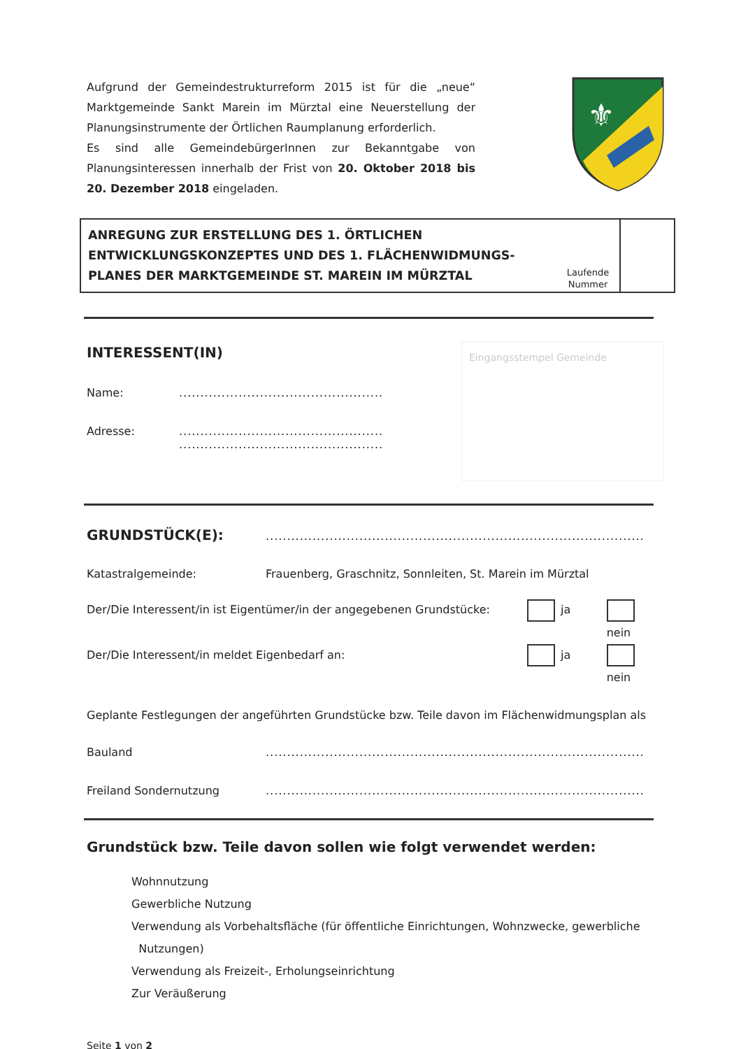Aufgrund der Gemeindestrukturreform 2015 ist für die „neue“ Marktgemeinde Sankt Marein im Mürztal eine Neuerstellung der Planungsinstrumente der Örtlichen Raumplanung erforderlich.
Es sind alle GemeindebürgerInnen zur Bekanntgabe von Planungsinteressen innerhalb der Frist von 20. Oktober 2018 bis 20. Dezember 2018 eingeladen.
⚜
ANREGUNG ZUR ERSTELLUNG DES 1. ÖRTLICHEN ENTWICKLUNGSKONZEPTES UND DES 1. FLÄCHENWIDMUNGS-PLANES DER MARKTGEMEINDE ST. MAREIN IM MÜRZTAL
Laufende Nummer
INTERESSENT(IN)
Name:................................................
Adresse:................................................
................................................
Eingangsstempel Gemeinde
GRUNDSTÜCK(E):.........................................................................................
Katastralgemeinde: Frauenberg, Graschnitz, Sonnleiten, St. Marein im Mürztal
Der/Die Interessent/in ist Eigentümer/in der angegebenen Grundstücke: ja nein
Der/Die Interessent/in meldet Eigenbedarf an: ja nein
Geplante Festlegungen der angeführten Grundstücke bzw. Teile davon im Flächenwidmungsplan als
Bauland.........................................................................................
Freiland Sondernutzung.........................................................................................
Grundstück bzw. Teile davon sollen wie folgt verwendet werden:
Wohnnutzung
Gewerbliche Nutzung
Verwendung als Vorbehaltsfläche (für öffentliche Einrichtungen, Wohnzwecke, gewerbliche
Nutzungen)
Verwendung als Freizeit-, Erholungseinrichtung
Zur Veräußerung
Seite 1 von 2